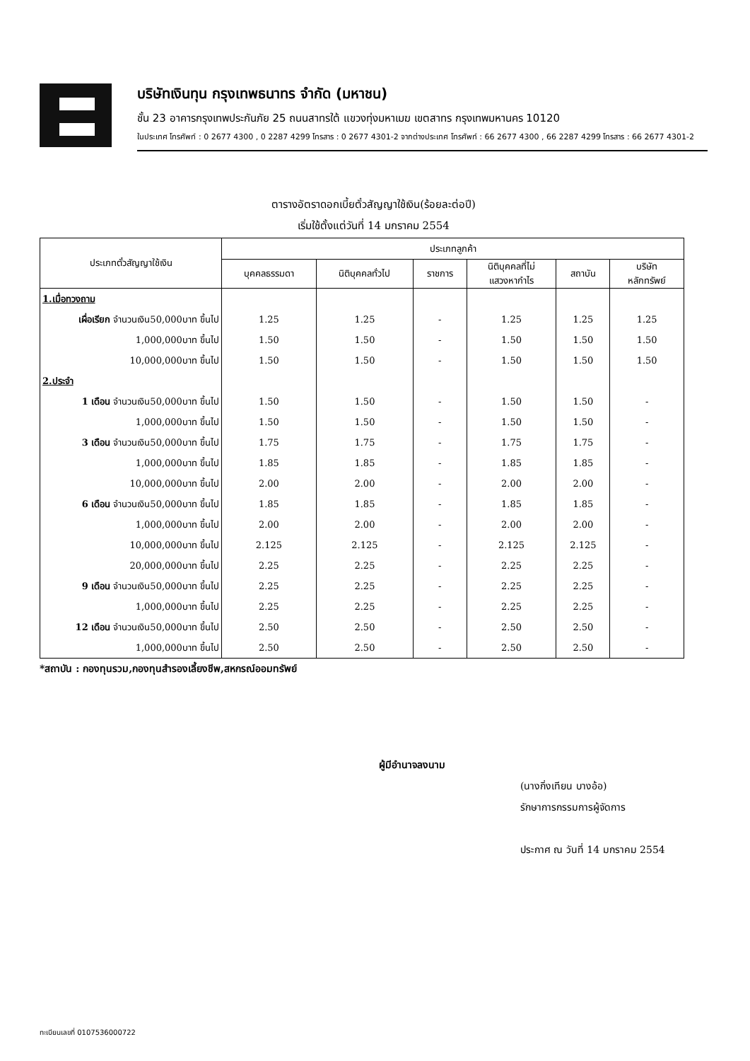บริษัทเงินทุน กรุงเทพธนาทร จำกัด (มหาชน)
ชั้น 23 อาคารกรุงเทพประกันภัย 25 ถนนสาทรใต้ แขวงทุ่งมหาเมฆ เขตสาทร กรุงเทพมหานคร 10120
ในประเทศ โทรศัพท์ : 0 2677 4300 , 0 2287 4299 โทรสาร : 0 2677 4301-2 จากต่างประเทศ โทรศัพท์ : 66 2677 4300 , 66 2287 4299 โทรสาร : 66 2677 4301-2
ตารางอัตราดอกเบี้ยตั๋วสัญญาใช้เงิน(ร้อยละต่อปี)
เริ่มใช้ตั้งแต่วันที่ 14 มกราคม 2554
| ประเภทตั๋วสัญญาใช้เงิน | ประเภทลูกค้า | | | | | |
| --- | --- | --- | --- | --- | --- | --- |
| | บุคคลธรรมดา | นิติบุคคลทั่วไป | ราชการ | นิติบุคคลที่ไม่ แสวงหากำไร | สถาบัน | บริษัท หลักทรัพย์ |
| 1.เมื่อทวงถาม | | | | | | |
| เผื่อเรียก จำนวนเงิน50,000บาท ขึ้นไป | 1.25 | 1.25 | - | 1.25 | 1.25 | 1.25 |
| 1,000,000บาท ขึ้นไป | 1.50 | 1.50 | - | 1.50 | 1.50 | 1.50 |
| 10,000,000บาท ขึ้นไป | 1.50 | 1.50 | - | 1.50 | 1.50 | 1.50 |
| 2.ประจำ | | | | | | |
| 1 เดือน จำนวนเงิน50,000บาท ขึ้นไป | 1.50 | 1.50 | - | 1.50 | 1.50 | - |
| 1,000,000บาท ขึ้นไป | 1.50 | 1.50 | - | 1.50 | 1.50 | - |
| 3 เดือน จำนวนเงิน50,000บาท ขึ้นไป | 1.75 | 1.75 | - | 1.75 | 1.75 | - |
| 1,000,000บาท ขึ้นไป | 1.85 | 1.85 | - | 1.85 | 1.85 | - |
| 10,000,000บาท ขึ้นไป | 2.00 | 2.00 | - | 2.00 | 2.00 | - |
| 6 เดือน จำนวนเงิน50,000บาท ขึ้นไป | 1.85 | 1.85 | - | 1.85 | 1.85 | - |
| 1,000,000บาท ขึ้นไป | 2.00 | 2.00 | - | 2.00 | 2.00 | - |
| 10,000,000บาท ขึ้นไป | 2.125 | 2.125 | - | 2.125 | 2.125 | - |
| 20,000,000บาท ขึ้นไป | 2.25 | 2.25 | - | 2.25 | 2.25 | - |
| 9 เดือน จำนวนเงิน50,000บาท ขึ้นไป | 2.25 | 2.25 | - | 2.25 | 2.25 | - |
| 1,000,000บาท ขึ้นไป | 2.25 | 2.25 | - | 2.25 | 2.25 | - |
| 12 เดือน จำนวนเงิน50,000บาท ขึ้นไป | 2.50 | 2.50 | - | 2.50 | 2.50 | - |
| 1,000,000บาท ขึ้นไป | 2.50 | 2.50 | - | 2.50 | 2.50 | - |
*สถาบัน : กองทุนรวม,กองทุนสำรองเลี้ยงชีพ,สหกรณ์ออมทรัพย์
ผู้มีอำนาจลงนาม
(นางกิ่งเทียน บางอ้อ)
รักษาการกรรมการผู้จัดการ
ประกาศ ณ วันที่ 14 มกราคม 2554
ทะเบียนเลขที่ 0107536000722